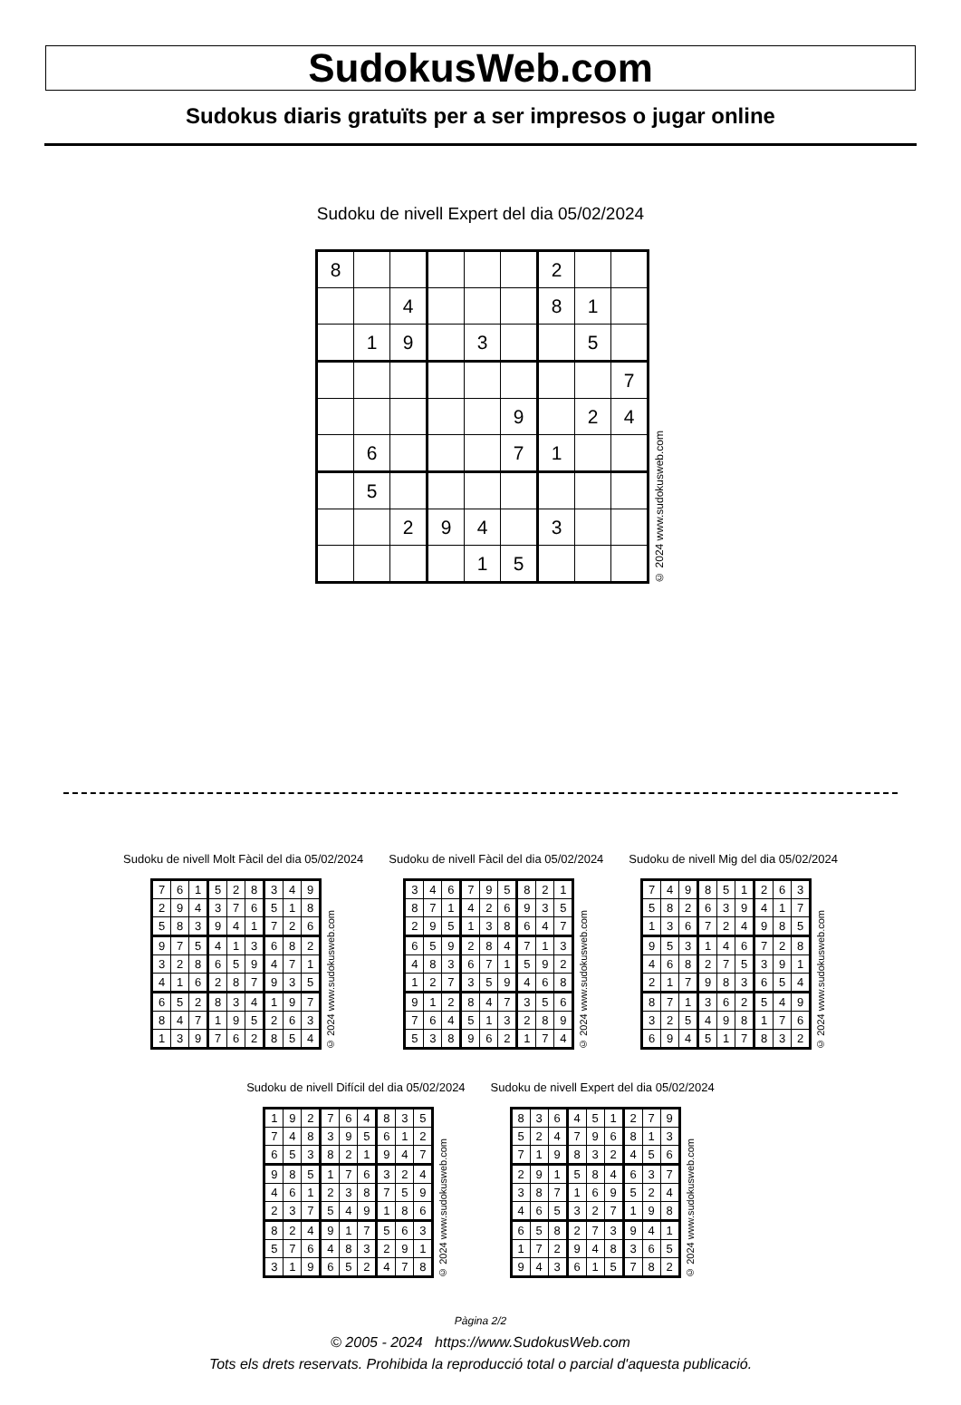SudokusWeb.com
Sudokus diaris gratuïts per a ser impresos o jugar online
Sudoku de nivell Expert del dia 05/02/2024
| 8 | | | | | | 2 | | |
| | | 4 | | | | 8 | 1 | |
| | 1 | 9 | | 3 | | | 5 | |
| | | | | | | | | 7 |
| | | | | | 9 | | 2 | 4 |
| | 6 | | | | 7 | 1 | | |
| | 5 | | | | | | | |
| | | 2 | 9 | 4 | | 3 | | |
| | | | | 1 | 5 | | | |
© 2024 www.sudokusweb.com
Sudoku de nivell Molt Fàcil del dia 05/02/2024
| 7 | 6 | 1 | 5 | 2 | 8 | 3 | 4 | 9 |
| 2 | 9 | 4 | 3 | 7 | 6 | 5 | 1 | 8 |
| 5 | 8 | 3 | 9 | 4 | 1 | 7 | 2 | 6 |
| 9 | 7 | 5 | 4 | 1 | 3 | 6 | 8 | 2 |
| 3 | 2 | 8 | 6 | 5 | 9 | 4 | 7 | 1 |
| 4 | 1 | 6 | 2 | 8 | 7 | 9 | 3 | 5 |
| 6 | 5 | 2 | 8 | 3 | 4 | 1 | 9 | 7 |
| 8 | 4 | 7 | 1 | 9 | 5 | 2 | 6 | 3 |
| 1 | 3 | 9 | 7 | 6 | 2 | 8 | 5 | 4 |
© 2024 www.sudokusweb.com
Sudoku de nivell Fàcil del dia 05/02/2024
| 3 | 4 | 6 | 7 | 9 | 5 | 8 | 2 | 1 |
| 8 | 7 | 1 | 4 | 2 | 6 | 9 | 3 | 5 |
| 2 | 9 | 5 | 1 | 3 | 8 | 6 | 4 | 7 |
| 6 | 5 | 9 | 2 | 8 | 4 | 7 | 1 | 3 |
| 4 | 8 | 3 | 6 | 7 | 1 | 5 | 9 | 2 |
| 1 | 2 | 7 | 3 | 5 | 9 | 4 | 6 | 8 |
| 9 | 1 | 2 | 8 | 4 | 7 | 3 | 5 | 6 |
| 7 | 6 | 4 | 5 | 1 | 3 | 2 | 8 | 9 |
| 5 | 3 | 8 | 9 | 6 | 2 | 1 | 7 | 4 |
© 2024 www.sudokusweb.com
Sudoku de nivell Mig del dia 05/02/2024
| 7 | 4 | 9 | 8 | 5 | 1 | 2 | 6 | 3 |
| 5 | 8 | 2 | 6 | 3 | 9 | 4 | 1 | 7 |
| 1 | 3 | 6 | 7 | 2 | 4 | 9 | 8 | 5 |
| 9 | 5 | 3 | 1 | 4 | 6 | 7 | 2 | 8 |
| 4 | 6 | 8 | 2 | 7 | 5 | 3 | 9 | 1 |
| 2 | 1 | 7 | 9 | 8 | 3 | 6 | 5 | 4 |
| 8 | 7 | 1 | 3 | 6 | 2 | 5 | 4 | 9 |
| 3 | 2 | 5 | 4 | 9 | 8 | 1 | 7 | 6 |
| 6 | 9 | 4 | 5 | 1 | 7 | 8 | 3 | 2 |
© 2024 www.sudokusweb.com
Sudoku de nivell Difícil del dia 05/02/2024
| 1 | 9 | 2 | 7 | 6 | 4 | 8 | 3 | 5 |
| 7 | 4 | 8 | 3 | 9 | 5 | 6 | 1 | 2 |
| 6 | 5 | 3 | 8 | 2 | 1 | 9 | 4 | 7 |
| 9 | 8 | 5 | 1 | 7 | 6 | 3 | 2 | 4 |
| 4 | 6 | 1 | 2 | 3 | 8 | 7 | 5 | 9 |
| 2 | 3 | 7 | 5 | 4 | 9 | 1 | 8 | 6 |
| 8 | 2 | 4 | 9 | 1 | 7 | 5 | 6 | 3 |
| 5 | 7 | 6 | 4 | 8 | 3 | 2 | 9 | 1 |
| 3 | 1 | 9 | 6 | 5 | 2 | 4 | 7 | 8 |
© 2024 www.sudokusweb.com
Sudoku de nivell Expert del dia 05/02/2024
| 8 | 3 | 6 | 4 | 5 | 1 | 2 | 7 | 9 |
| 5 | 2 | 4 | 7 | 9 | 6 | 8 | 1 | 3 |
| 7 | 1 | 9 | 8 | 3 | 2 | 4 | 5 | 6 |
| 2 | 9 | 1 | 5 | 8 | 4 | 6 | 3 | 7 |
| 3 | 8 | 7 | 1 | 6 | 9 | 5 | 2 | 4 |
| 4 | 6 | 5 | 3 | 2 | 7 | 1 | 9 | 8 |
| 6 | 5 | 8 | 2 | 7 | 3 | 9 | 4 | 1 |
| 1 | 7 | 2 | 9 | 4 | 8 | 3 | 6 | 5 |
| 9 | 4 | 3 | 6 | 1 | 5 | 7 | 8 | 2 |
© 2024 www.sudokusweb.com
Pàgina 2/2
© 2005 - 2024 https://www.SudokusWeb.com
Tots els drets reservats. Prohibida la reproducció total o parcial d'aquesta publicació.